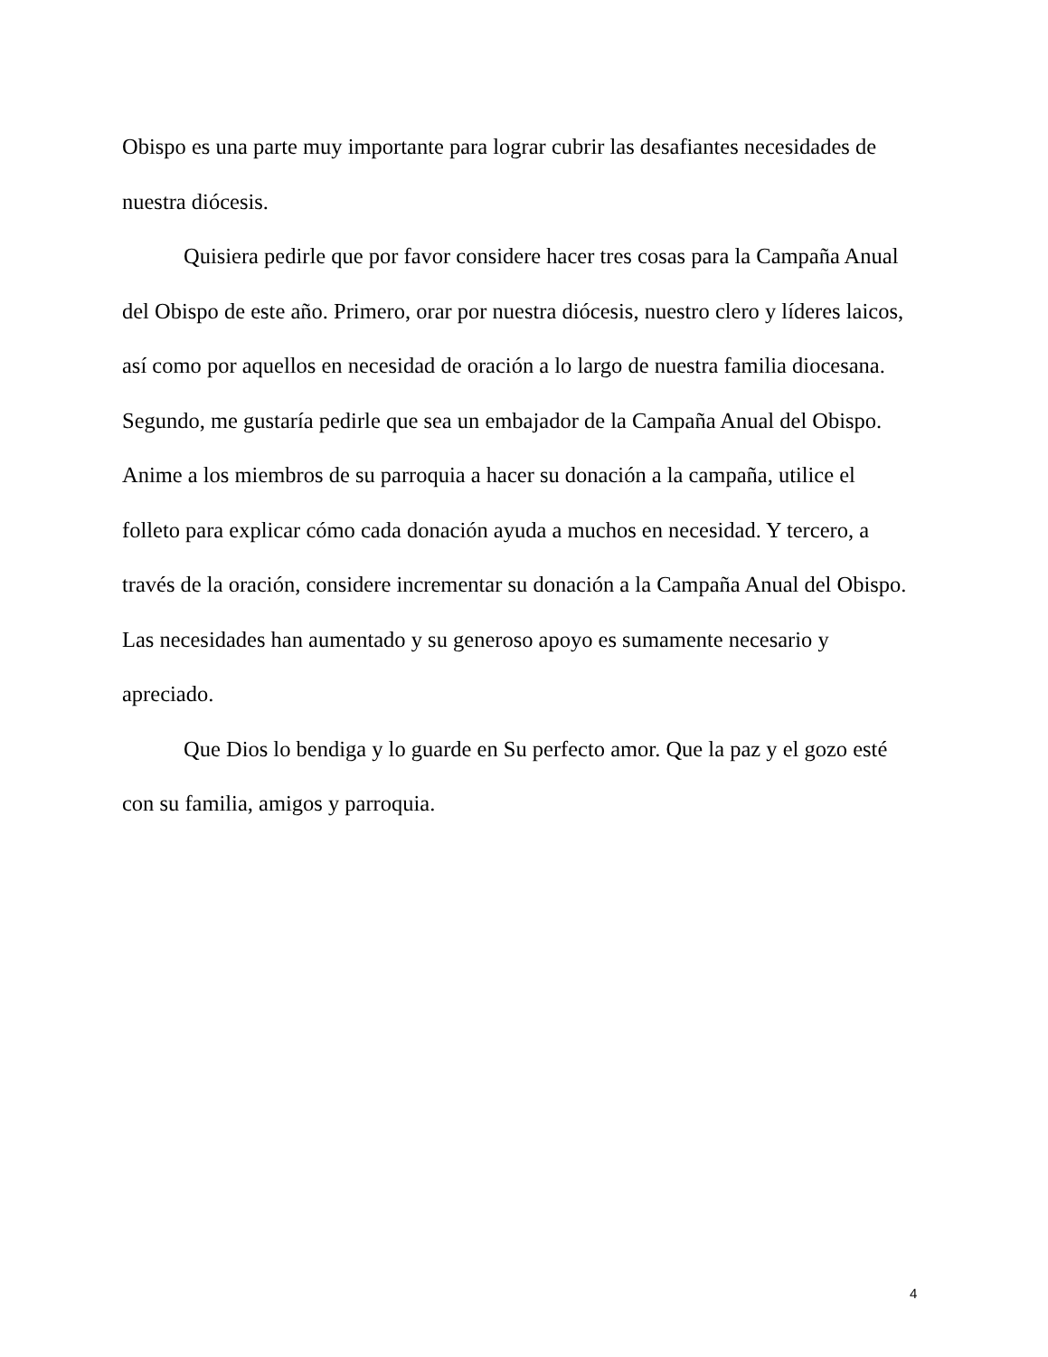Obispo es una parte muy importante para lograr cubrir las desafiantes necesidades de nuestra diócesis.
Quisiera pedirle que por favor considere hacer tres cosas para la Campaña Anual del Obispo de este año. Primero, orar por nuestra diócesis, nuestro clero y líderes laicos, así como por aquellos en necesidad de oración a lo largo de nuestra familia diocesana. Segundo, me gustaría pedirle que sea un embajador de la Campaña Anual del Obispo. Anime a los miembros de su parroquia a hacer su donación a la campaña, utilice el folleto para explicar cómo cada donación ayuda a muchos en necesidad. Y tercero, a través de la oración, considere incrementar su donación a la Campaña Anual del Obispo. Las necesidades han aumentado y su generoso apoyo es sumamente necesario y apreciado.
Que Dios lo bendiga y lo guarde en Su perfecto amor. Que la paz y el gozo esté con su familia, amigos y parroquia.
4